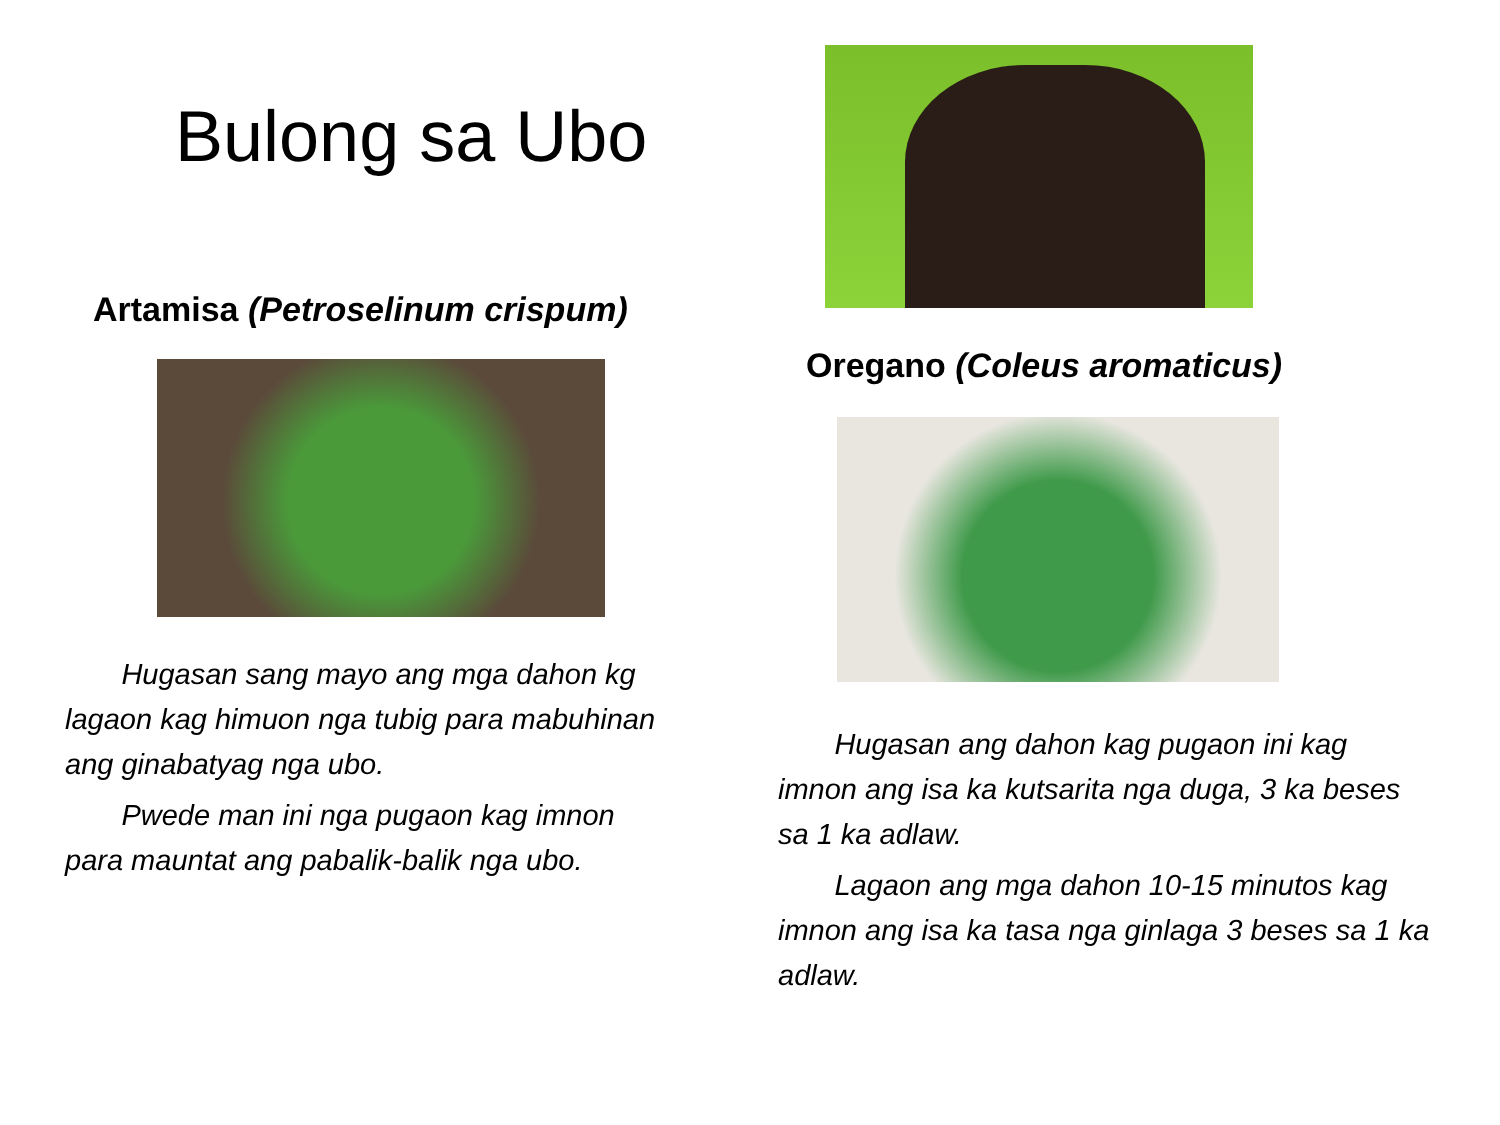Bulong sa Ubo
Artamisa (Petroselinum crispum)
Hugasan sang mayo ang mga dahon kg lagaon kag himuon nga tubig para mabuhinan ang ginabatyag nga ubo.
Pwede man ini nga pugaon kag imnon para mauntat ang pabalik-balik nga ubo.
Oregano (Coleus aromaticus)
Hugasan ang dahon kag pugaon ini kag imnon ang isa ka kutsarita nga duga, 3 ka beses sa 1 ka adlaw.
Lagaon ang mga dahon 10-15 minutos kag imnon ang isa ka tasa nga ginlaga 3 beses sa 1 ka adlaw.